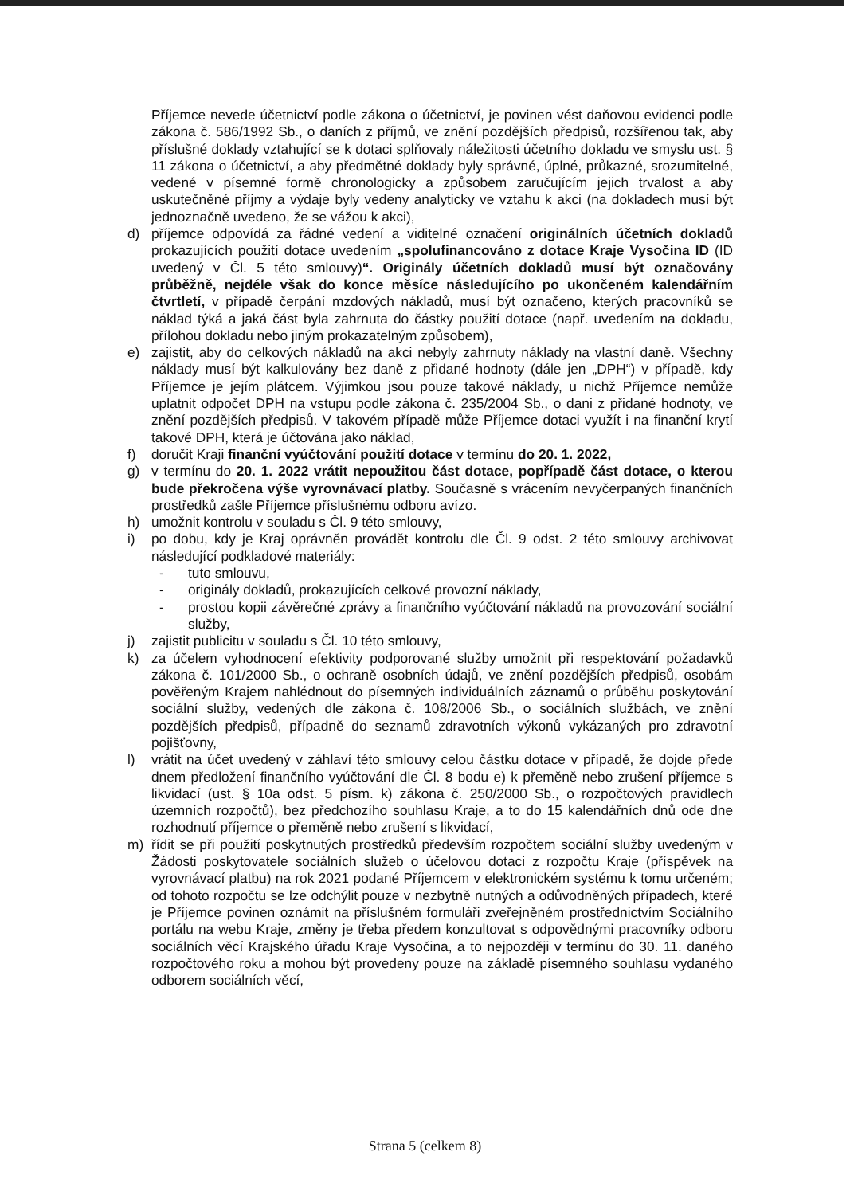Příjemce nevede účetnictví podle zákona o účetnictví, je povinen vést daňovou evidenci podle zákona č. 586/1992 Sb., o daních z příjmů, ve znění pozdějších předpisů, rozšířenou tak, aby příslušné doklady vztahující se k dotaci splňovaly náležitosti účetního dokladu ve smyslu ust. § 11 zákona o účetnictví, a aby předmětné doklady byly správné, úplné, průkazné, srozumitelné, vedené v písemné formě chronologicky a způsobem zaručujícím jejich trvalost a aby uskutečněné příjmy a výdaje byly vedeny analyticky ve vztahu k akci (na dokladech musí být jednoznačně uvedeno, že se vážou k akci),
d) příjemce odpovídá za řádné vedení a viditelné označení originálních účetních dokladů prokazujících použití dotace uvedením „spolufinancováno z dotace Kraje Vysočina ID (ID uvedený v Čl. 5 této smlouvy)“. Originály účetních dokladů musí být označovány průběžně, nejdéle však do konce měsíce následujícího po ukončeném kalendářním čtvrtletí, v případě čerpání mzdových nákladů, musí být označeno, kterých pracovníků se náklad týká a jaká část byla zahrnuta do částky použití dotace (např. uvedením na dokladu, přílohou dokladu nebo jiným prokazatelným způsobem),
e) zajistit, aby do celkových nákladů na akci nebyly zahrnuty náklady na vlastní daně. Všechny náklady musí být kalkulovány bez daně z přidané hodnoty (dále jen „DPH“) v případě, kdy Příjemce je jejím plátcem. Výjimkou jsou pouze takové náklady, u nichž Příjemce nemůže uplatnit odpočet DPH na vstupu podle zákona č. 235/2004 Sb., o dani z přidané hodnoty, ve znění pozdějších předpisů. V takovém případě může Příjemce dotaci využít i na finanční krytí takové DPH, která je účtována jako náklad,
f) doručit Kraji finanční vyúčtování použití dotace v termínu do 20. 1. 2022,
g) v termínu do 20. 1. 2022 vrátit nepoužitou část dotace, popřípadě část dotace, o kterou bude překročena výše vyrovnávací platby. Současně s vrácením nevyčerpaných finančních prostředků zašle Příjemce příslušnému odboru avízo.
h) umožnit kontrolu v souladu s Čl. 9 této smlouvy,
i) po dobu, kdy je Kraj oprávněn provádět kontrolu dle Čl. 9 odst. 2 této smlouvy archivovat následující podkladové materiály:
- tuto smlouvu,
- originály dokladů, prokazujících celkové provozní náklady,
- prostou kopii závěrečné zprávy a finančního vyúčtování nákladů na provozování sociální služby,
j) zajistit publicitu v souladu s Čl. 10 této smlouvy,
k) za účelem vyhodnocení efektivity podporované služby umožnit při respektování požadavků zákona č. 101/2000 Sb., o ochraně osobních údajů, ve znění pozdějších předpisů, osobám pověřeným Krajem nahlédnout do písemných individuálních záznamů o průběhu poskytování sociální služby, vedených dle zákona č. 108/2006 Sb., o sociálních službách, ve znění pozdějších předpisů, případně do seznamů zdravotních výkonů vykázaných pro zdravotní pojišťovny,
l) vrátit na účet uvedený v záhlaví této smlouvy celou částku dotace v případě, že dojde přede dnem předložení finančního vyúčtování dle Čl. 8 bodu e) k přeměně nebo zrušení příjemce s likvidací (ust. § 10a odst. 5 písm. k) zákona č. 250/2000 Sb., o rozpočtových pravidlech územních rozpočtů), bez předchozího souhlasu Kraje, a to do 15 kalendářních dnů ode dne rozhodnutí příjemce o přeměně nebo zrušení s likvidací,
m) řídit se při použití poskytnutých prostředků především rozpočtem sociální služby uvedeným v Žádosti poskytovatele sociálních služeb o účelovou dotaci z rozpočtu Kraje (příspěvek na vyrovnávací platbu) na rok 2021 podané Příjemcem v elektronickém systému k tomu určeném; od tohoto rozpočtu se lze odchýlit pouze v nezbytně nutných a odůvodněných případech, které je Příjemce povinen oznámit na příslušném formuláři zveřejněném prostřednictvím Sociálního portálu na webu Kraje, změny je třeba předem konzultovat s odpovědnými pracovníky odboru sociálních věcí Krajského úřadu Kraje Vysočina, a to nejpozději v termínu do 30. 11. daného rozpočtového roku a mohou být provedeny pouze na základě písemného souhlasu vydaného odborem sociálních věcí,
Strana 5 (celkem 8)